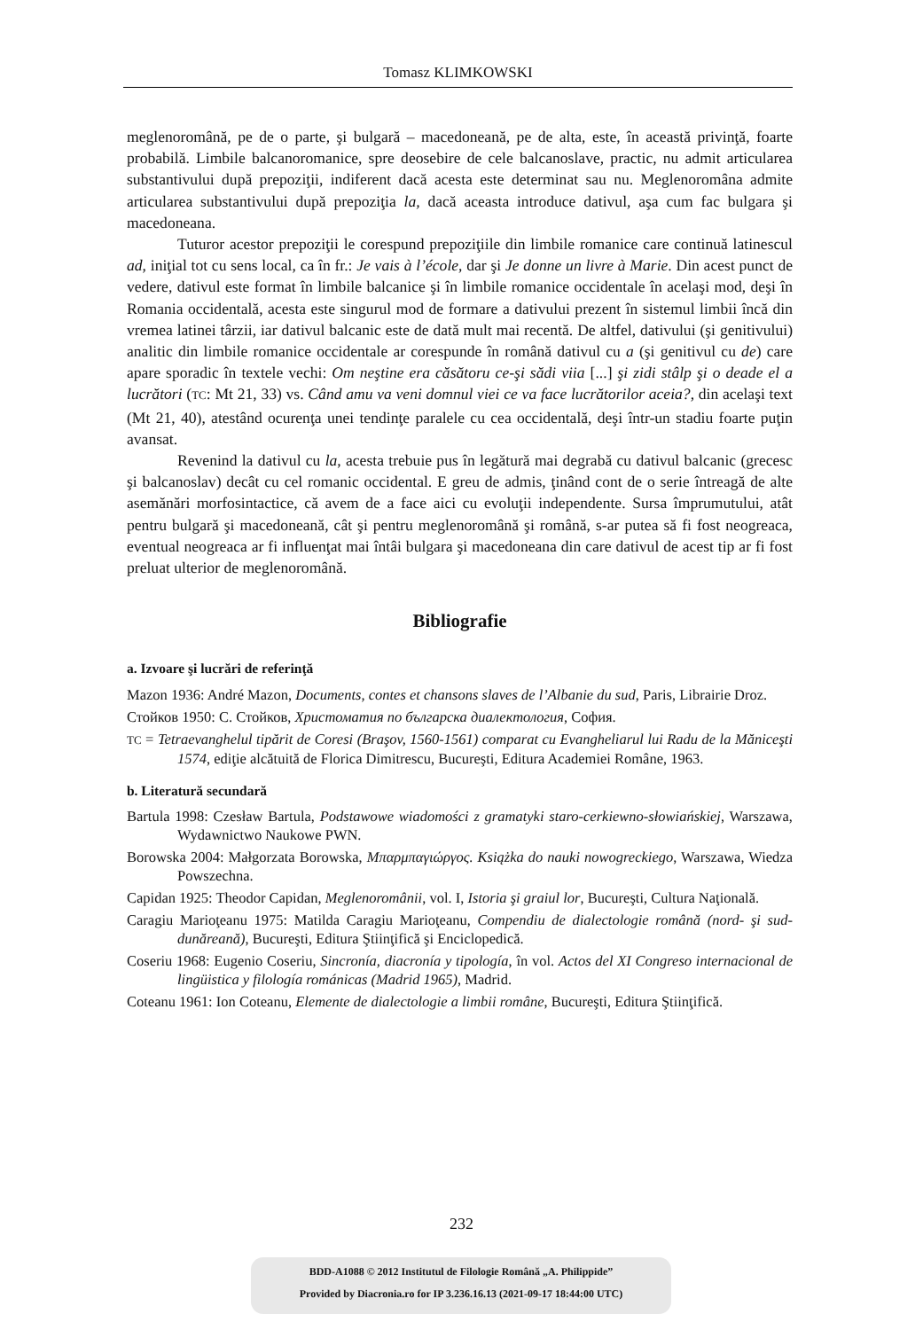Tomasz KLIMKOWSKI
meglenoromână, pe de o parte, şi bulgară – macedoneană, pe de alta, este, în această privinţă, foarte probabilă. Limbile balcanoromanice, spre deosebire de cele balcanoslave, practic, nu admit articularea substantivului după prepoziţii, indiferent dacă acesta este determinat sau nu. Meglenoromâna admite articularea substantivului după prepoziţia la, dacă aceasta introduce dativul, aşa cum fac bulgara şi macedoneana.
Tuturor acestor prepoziţii le corespund prepoziţiile din limbile romanice care continuă latinescul ad, iniţial tot cu sens local, ca în fr.: Je vais à l’école, dar şi Je donne un livre à Marie. Din acest punct de vedere, dativul este format în limbile balcanice şi în limbile romanice occidentale în acelaşi mod, deşi în Romania occidentală, acesta este singurul mod de formare a dativului prezent în sistemul limbii încă din vremea latinei târzii, iar dativul balcanic este de dată mult mai recentă. De altfel, dativului (şi genitivului) analitic din limbile romanice occidentale ar corespunde în română dativul cu a (şi genitivul cu de) care apare sporadic în textele vechi: Om neştine era căsătoru ce-şi sădi viia [...] şi zidi stâlp şi o deade el a lucrători (TC: Mt 21, 33) vs. Când amu va veni domnul viei ce va face lucrătorilor aceia?, din acelaşi text (Mt 21, 40), atestând ocurenţa unei tendinţe paralele cu cea occidentală, deşi într-un stadiu foarte puţin avansat.
Revenind la dativul cu la, acesta trebuie pus în legătură mai degrabă cu dativul balcanic (grecesc şi balcanoslav) decât cu cel romanic occidental. E greu de admis, ţinând cont de o serie întreagă de alte asemănări morfosintactice, că avem de a face aici cu evoluţii independente. Sursa împrumutului, atât pentru bulgară şi macedoneană, cât şi pentru meglenoromână şi română, s-ar putea să fi fost neogreaca, eventual neogreaca ar fi influenţat mai întâi bulgara şi macedoneana din care dativul de acest tip ar fi fost preluat ulterior de meglenoromână.
Bibliografie
a. Izvoare şi lucrări de referinţă
Mazon 1936: André Mazon, Documents, contes et chansons slaves de l’Albanie du sud, Paris, Librairie Droz.
Стойков 1950: С. Стойков, Христоматия по българска диалектология, София.
TC = Tetraevanghelul tipărit de Coresi (Braşov, 1560-1561) comparat cu Evangheliarul lui Radu de la Măniceşti 1574, ediţie alcătuită de Florica Dimitrescu, Bucureşti, Editura Academiei Române, 1963.
b. Literatură secundară
Bartula 1998: Czesław Bartula, Podstawowe wiadomości z gramatyki staro-cerkiewno-słowiańskiej, Warszawa, Wydawnictwo Naukowe PWN.
Borowska 2004: Małgorzata Borowska, Μπαρμπαγιώργος. Książka do nauki nowogreckiego, Warszawa, Wiedza Powszechna.
Capidan 1925: Theodor Capidan, Meglenoromânii, vol. I, Istoria şi graiul lor, Bucureşti, Cultura Naţională.
Caragiu Marioţeanu 1975: Matilda Caragiu Marioţeanu, Compendiu de dialectologie română (nord- şi sud-dunăreană), Bucureşti, Editura Ştiinţifică şi Enciclopedică.
Coseriu 1968: Eugenio Coseriu, Sincronía, diacronía y tipología, în vol. Actos del XI Congreso internacional de lingüistica y filología románicas (Madrid 1965), Madrid.
Coteanu 1961: Ion Coteanu, Elemente de dialectologie a limbii române, Bucureşti, Editura Ştiinţifică.
232
BDD-A1088 © 2012 Institutul de Filologie Română „A. Philippide”
Provided by Diacronia.ro for IP 3.236.16.13 (2021-09-17 18:44:00 UTC)